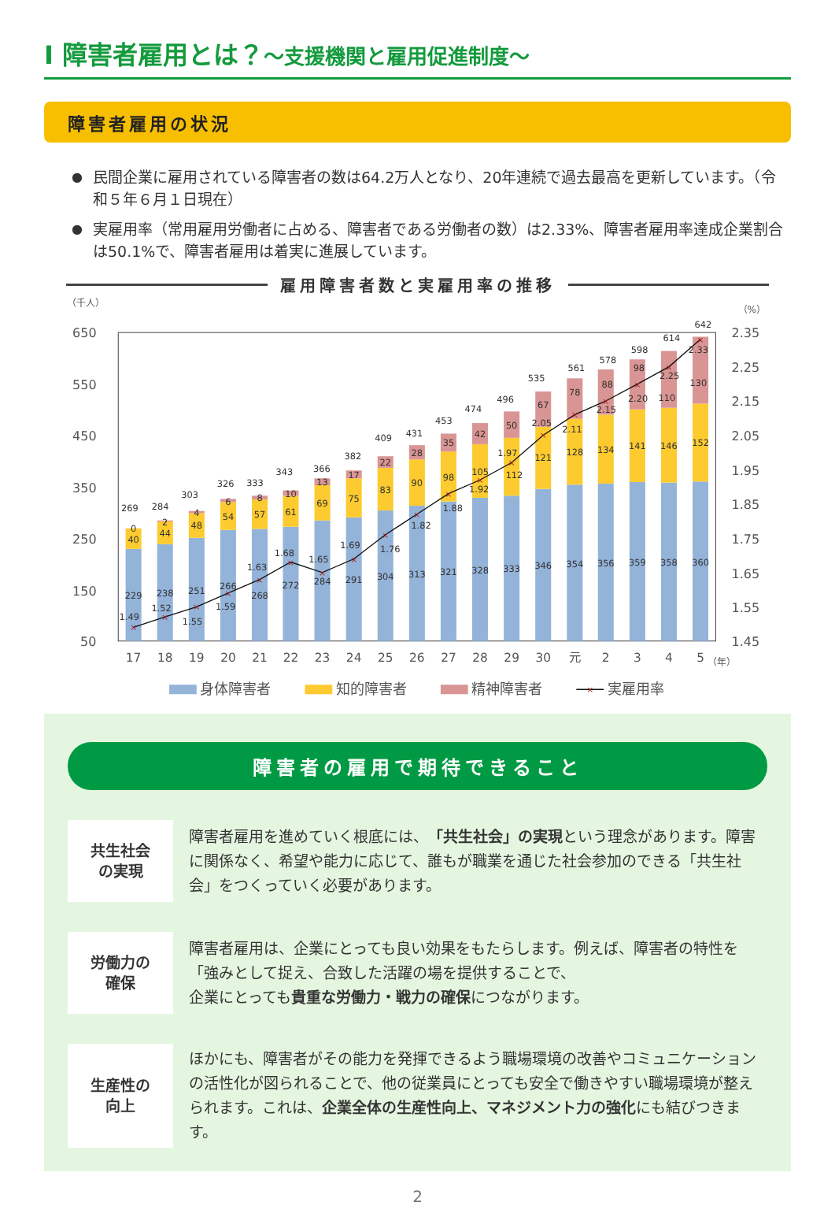Ⅰ 障害者雇用とは？～支援機関と雇用促進制度～
障害者雇用の状況
● 民間企業に雇用されている障害者の数は64.2万人となり、20年連続で過去最高を更新しています。（令和５年６月１日現在）
● 実雇用率（常用雇用労働者に占める、障害者である労働者の数）は2.33%、障害者雇用率達成企業割合は50.1%で、障害者雇用は着実に進展しています。
雇用障害者数と実雇用率の推移
（千人）
（%）
650
550
450
350
250
150
50
2.35
2.25
2.15
2.05
1.95
1.85
1.75
1.65
1.55
1.45
×
×
×
×
×
×
×
×
×
×
×
×
×
×
×
×
×
×
×
229
238
251
266
268
272
284
291
304
313
321
328
333
346
354
356
359
358
360
40
44
48
54
57
61
69
75
83
90
98
105
112
121
128
134
141
146
152
0
2
4
6
8
10
13
17
22
28
35
42
50
67
78
88
98
110
130
269
284
303
326
333
343
366
382
409
431
453
474
496
535
561
578
598
614
642
1.49
1.52
1.55
1.59
1.63
1.68
1.65
1.69
1.76
1.82
1.88
1.92
1.97
2.05
2.11
2.15
2.20
2.25
2.33
17
18
19
20
21
22
23
24
25
26
27
28
29
30
元
2
3
4
5
（年）
身体障害者
知的障害者
精神障害者
×
実雇用率
障害者の雇用で期待できること
共生社会
の実現
障害者雇用を進めていく根底には、「共生社会」の実現という理念があります。障害に関係なく、希望や能力に応じて、誰もが職業を通じた社会参加のできる「共生社会」をつくっていく必要があります。
労働力の
確保
障害者雇用は、企業にとっても良い効果をもたらします。例えば、障害者の特性を「強みとして捉え、合致した活躍の場を提供することで、
企業にとっても貴重な労働力・戦力の確保につながります。
生産性の
向上
ほかにも、障害者がその能力を発揮できるよう職場環境の改善やコミュニケーションの活性化が図られることで、他の従業員にとっても安全で働きやすい職場環境が整えられます。これは、企業全体の生産性向上、マネジメント力の強化にも結びつきます。
2